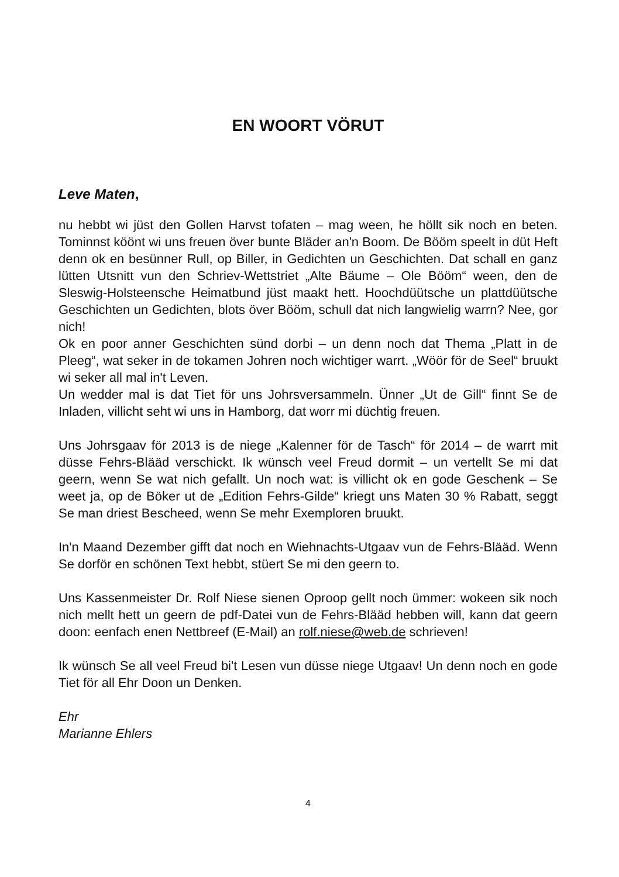EN WOORT VÖRUT
Leve Maten,
nu hebbt wi jüst den Gollen Harvst tofaten – mag ween, he höllt sik noch en beten. Tominnst köönt wi uns freuen över bunte Bläder an'n Boom. De Bööm speelt in düt Heft denn ok en besünner Rull, op Biller, in Gedichten un Geschichten. Dat schall en ganz lütten Utsnitt vun den Schriev-Wettstriet „Alte Bäume – Ole Bööm“ ween, den de Sleswig-Holsteensche Heimatbund jüst maakt hett. Hoochdüütsche un plattdüütsche Geschichten un Gedichten, blots över Bööm, schull dat nich langwielig warrn? Nee, gor nich!
Ok en poor anner Geschichten sünd dorbi – un denn noch dat Thema „Platt in de Pleeg“, wat seker in de tokamen Johren noch wichtiger warrt. „Wöör för de Seel“ bruukt wi seker all mal in't Leven.
Un wedder mal is dat Tiet för uns Johrsversammeln. Ünner „Ut de Gill“ finnt Se de Inladen, villicht seht wi uns in Hamborg, dat worr mi düchtig freuen.
Uns Johrsgaav för 2013 is de niege „Kalenner för de Tasch“ för 2014 – de warrt mit düsse Fehrs-Blääd verschickt. Ik wünsch veel Freud dormit – un vertellt Se mi dat geern, wenn Se wat nich gefallt. Un noch wat: is villicht ok en gode Geschenk – Se weet ja, op de Böker ut de „Edition Fehrs-Gilde“ kriegt uns Maten 30 % Rabatt, seggt Se man driest Bescheed, wenn Se mehr Exemploren bruukt.
In'n Maand Dezember gifft dat noch en Wiehnachts-Utgaav vun de Fehrs-Blääd. Wenn Se dorför en schönen Text hebbt, stüert Se mi den geern to.
Uns Kassenmeister Dr. Rolf Niese sienen Oproop gellt noch ümmer: wokeen sik noch nich mellt hett un geern de pdf-Datei vun de Fehrs-Blääd hebben will, kann dat geern doon: eenfach enen Nettbreef (E-Mail) an rolf.niese@web.de schrieven!
Ik wünsch Se all veel Freud bi't Lesen vun düsse niege Utgaav! Un denn noch en gode Tiet för all Ehr Doon un Denken.
Ehr
Marianne Ehlers
4